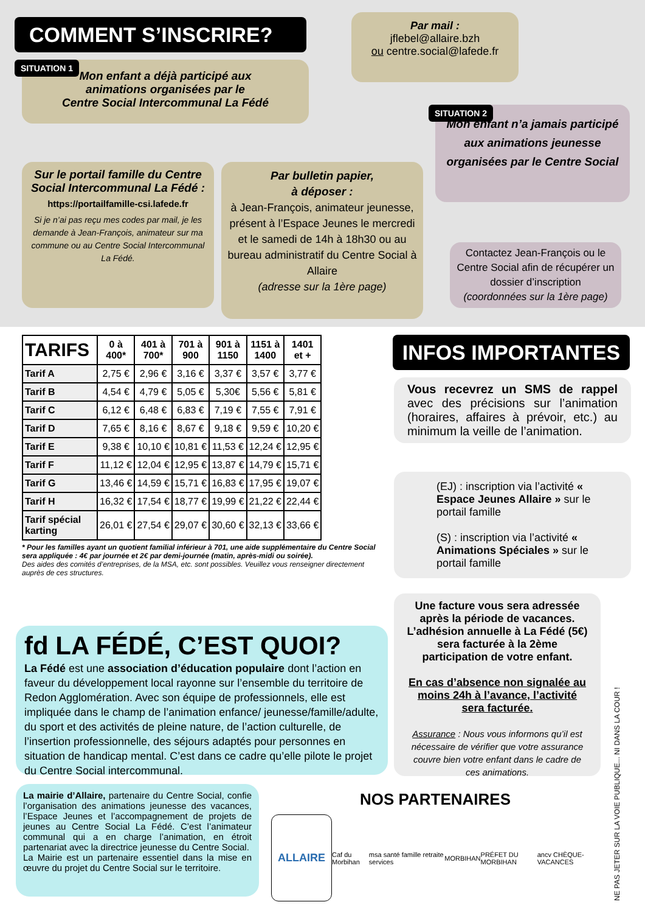COMMENT S’INSCRIRE?
Par mail :
jflebel@allaire.bzh
ou centre.social@lafede.fr
SITUATION 1
Mon enfant a déjà participé aux
animations organisées par le
Centre Social Intercommunal La Fédé
SITUATION 2
Mon enfant n’a jamais participé aux animations jeunesse organisées par le Centre Social
Sur le portail famille du Centre Social Intercommunal La Fédé :
https://portailfamille-csi.lafede.fr
Si je n’ai pas reçu mes codes par mail, je les demande à Jean-François, animateur sur ma commune ou au Centre Social Intercommunal La Fédé.
Par bulletin papier,
à déposer :
à Jean-François, animateur jeunesse, présent à l’Espace Jeunes le mercredi et le samedi de 14h à 18h30 ou au bureau administratif du Centre Social à Allaire
(adresse sur la 1ère page)
Contactez Jean-François ou le Centre Social afin de récupérer un dossier d’inscription
(coordonnées sur la 1ère page)
| TARIFS | 0 à 400* | 401 à 700* | 701 à 900 | 901 à 1150 | 1151 à 1400 | 1401 et + |
| --- | --- | --- | --- | --- | --- | --- |
| Tarif A | 2,75 € | 2,96 € | 3,16 € | 3,37 € | 3,57 € | 3,77 € |
| Tarif B | 4,54 € | 4,79 € | 5,05 € | 5,30€ | 5,56 € | 5,81 € |
| Tarif C | 6,12 € | 6,48 € | 6,83 € | 7,19 € | 7,55 € | 7,91 € |
| Tarif D | 7,65 € | 8,16 € | 8,67 € | 9,18 € | 9,59 € | 10,20 € |
| Tarif E | 9,38 € | 10,10 € | 10,81 € | 11,53 € | 12,24 € | 12,95 € |
| Tarif F | 11,12 € | 12,04 € | 12,95 € | 13,87 € | 14,79 € | 15,71 € |
| Tarif G | 13,46 € | 14,59 € | 15,71 € | 16,83 € | 17,95 € | 19,07 € |
| Tarif H | 16,32 € | 17,54 € | 18,77 € | 19,99 € | 21,22 € | 22,44 € |
| Tarif spécial karting | 26,01 € | 27,54 € | 29,07 € | 30,60 € | 32,13 € | 33,66 € |
* Pour les familles ayant un quotient familial inférieur à 701, une aide supplémentaire du Centre Social sera appliquée : 4€ par journée et 2€ par demi-journée (matin, après-midi ou soirée).
Des aides des comités d’entreprises, de la MSA, etc. sont possibles. Veuillez vous renseigner directement auprès de ces structures.
INFOS IMPORTANTES
Vous recevrez un SMS de rappel avec des précisions sur l’animation (horaires, affaires à prévoir, etc.) au minimum la veille de l’animation.
(EJ) : inscription via l’activité « Espace Jeunes Allaire » sur le portail famille
(S) : inscription via l’activité « Animations Spéciales » sur le portail famille
Une facture vous sera adressée après la période de vacances. L’adhésion annuelle à La Fédé (5€) sera facturée à la 2ème participation de votre enfant.
En cas d’absence non signalée au moins 24h à l’avance, l’activité sera facturée.
Assurance : Nous vous informons qu’il est nécessaire de vérifier que votre assurance couvre bien votre enfant dans le cadre de ces animations.
fd LA FÉDÉ, C’EST QUOI?
La Fédé est une association d’éducation populaire dont l’action en faveur du développement local rayonne sur l’ensemble du territoire de Redon Agglomération. Avec son équipe de professionnels, elle est impliquée dans le champ de l’animation enfance/ jeunesse/famille/adulte, du sport et des activités de pleine nature, de l’action culturelle, de l’insertion professionnelle, des séjours adaptés pour personnes en situation de handicap mental. C’est dans ce cadre qu’elle pilote le projet du Centre Social intercommunal.
La mairie d’Allaire, partenaire du Centre Social, confie l’organisation des animations jeunesse des vacances, l’Espace Jeunes et l’accompagnement de projets de jeunes au Centre Social La Fédé. C’est l’animateur communal qui a en charge l’animation, en étroit partenariat avec la directrice jeunesse du Centre Social.
La Mairie est un partenaire essentiel dans la mise en œuvre du projet du Centre Social sur le territoire.
NOS PARTENAIRES
ALLAIRE Caf du Morbihan msa santé famille retraite services MORBIHAN PRÉFET DU MORBIHAN ancv CHÈQUE-VACANCES
NE PAS JETER SUR LA VOIE PUBLIQUE... NI DANS LA COUR !